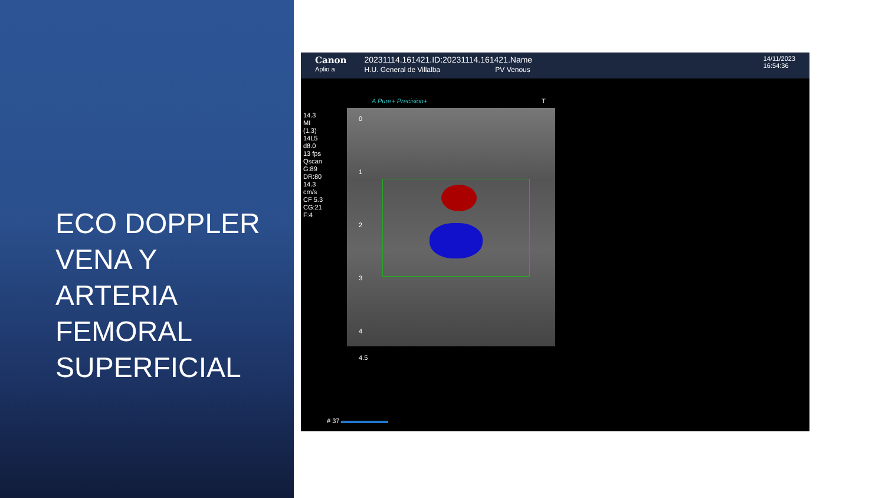ECO DOPPLER
VENA Y
ARTERIA
FEMORAL
SUPERFICIAL
Canon
Aplio a
20231114.161421.ID:20231114.161421.Name
H.U. General de Villalba PV Venous
14/11/2023
16:54:36
A Pure+ Precision+ T
14.3
MI
(1.3)
14L5
d8.0
13 fps
Qscan
G:89
DR:80
14.3
cm/s
CF 5.3
CG:21
F:4
0
1
2
3
4
4.5
# 37